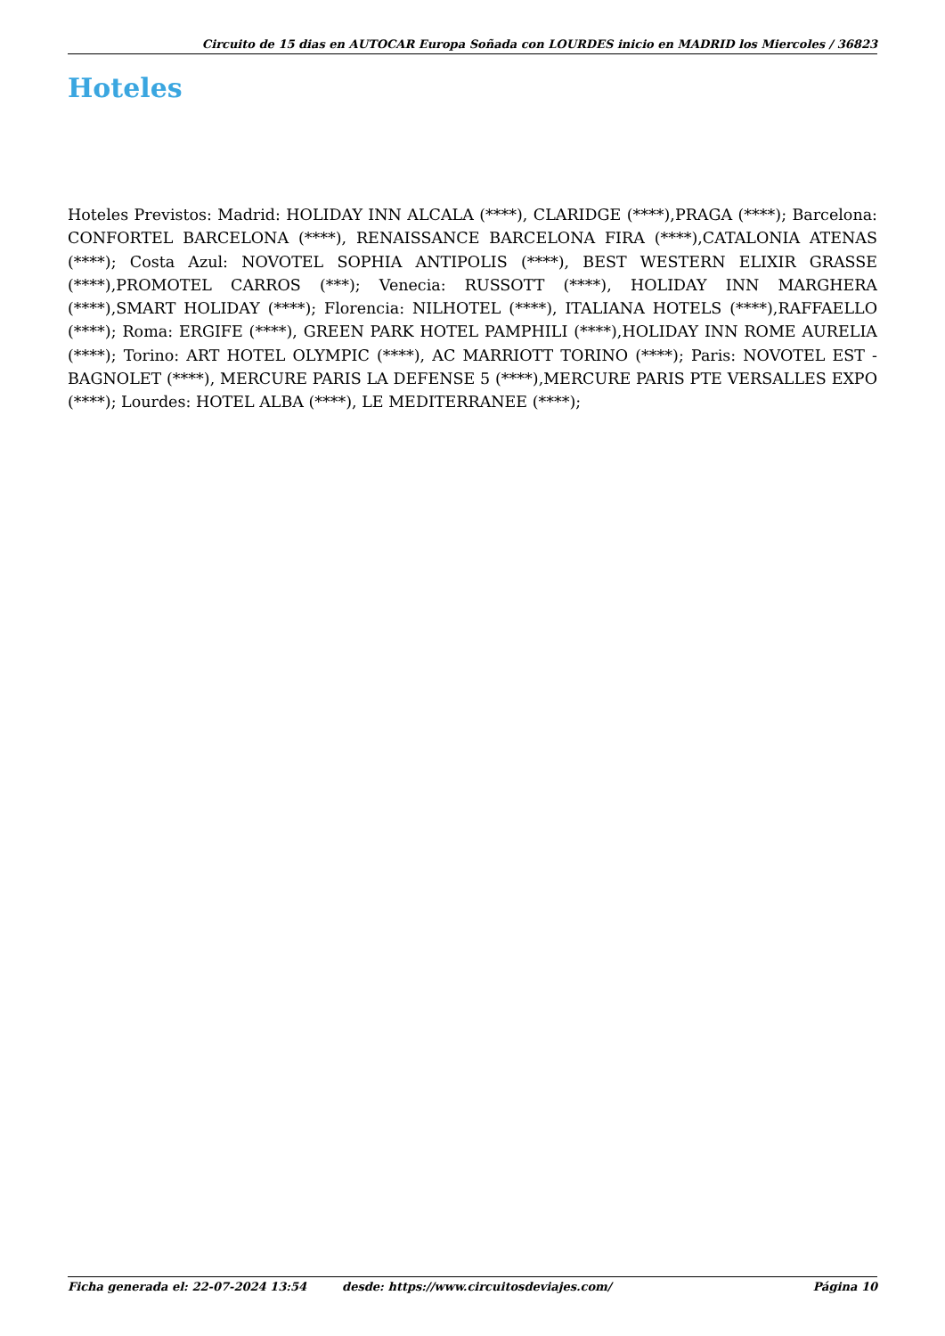Circuito de 15 dias en AUTOCAR Europa Soñada con LOURDES inicio en MADRID los Miercoles / 36823
Hoteles
Hoteles Previstos: Madrid: HOLIDAY INN ALCALA (****), CLARIDGE (****),PRAGA (****); Barcelona: CONFORTEL BARCELONA (****), RENAISSANCE BARCELONA FIRA (****),CATALONIA ATENAS (****); Costa Azul: NOVOTEL SOPHIA ANTIPOLIS (****), BEST WESTERN ELIXIR GRASSE (****),PROMOTEL CARROS (***); Venecia: RUSSOTT (****), HOLIDAY INN MARGHERA (****),SMART HOLIDAY (****); Florencia: NILHOTEL (****), ITALIANA HOTELS (****),RAFFAELLO (****); Roma: ERGIFE (****), GREEN PARK HOTEL PAMPHILI (****),HOLIDAY INN ROME AURELIA (****); Torino: ART HOTEL OLYMPIC (****), AC MARRIOTT TORINO (****); Paris: NOVOTEL EST - BAGNOLET (****), MERCURE PARIS LA DEFENSE 5 (****),MERCURE PARIS PTE VERSALLES EXPO (****); Lourdes: HOTEL ALBA (****), LE MEDITERRANEE (****);
Ficha generada el: 22-07-2024 13:54 desde: https://www.circuitosdeviajes.com/ Página 10